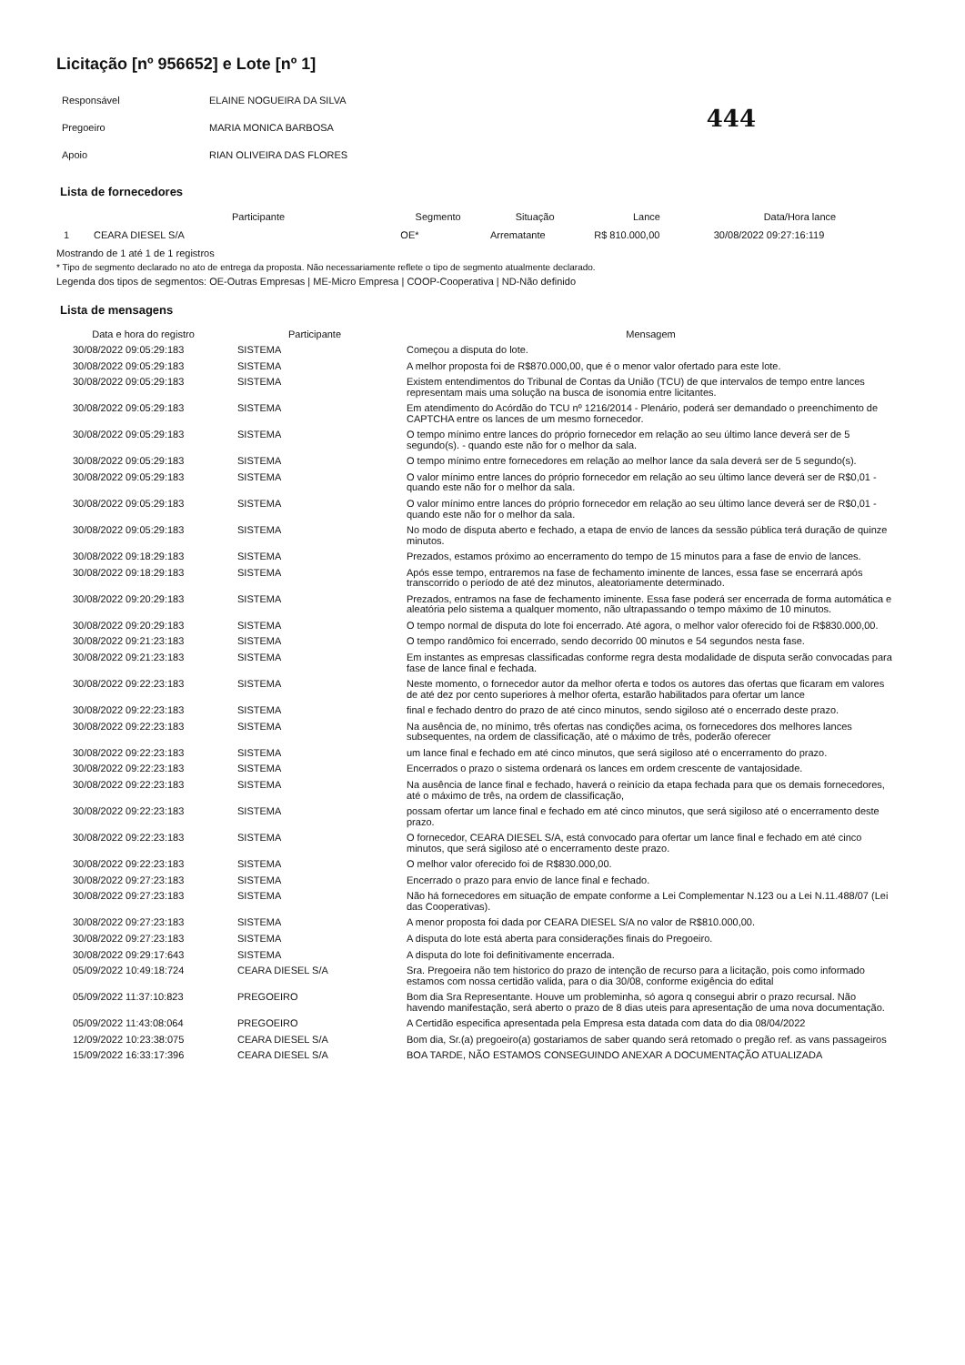Licitação [nº 956652] e Lote [nº 1]
444
| Responsável | ELAINE NOGUEIRA DA SILVA |
| Pregoeiro | MARIA MONICA BARBOSA |
| Apoio | RIAN OLIVEIRA DAS FLORES |
Lista de fornecedores
| | Participante | Segmento | Situação | Lance | Data/Hora lance |
| --- | --- | --- | --- | --- | --- |
| 1 | CEARA DIESEL S/A | OE* | Arrematante | R$ 810.000,00 | 30/08/2022 09:27:16:119 |
Mostrando de 1 até 1 de 1 registros
* Tipo de segmento declarado no ato de entrega da proposta. Não necessariamente reflete o tipo de segmento atualmente declarado.
Legenda dos tipos de segmentos: OE-Outras Empresas | ME-Micro Empresa | COOP-Cooperativa | ND-Não definido
Lista de mensagens
| Data e hora do registro | Participante | Mensagem |
| --- | --- | --- |
| 30/08/2022 09:05:29:183 | SISTEMA | Começou a disputa do lote. |
| 30/08/2022 09:05:29:183 | SISTEMA | A melhor proposta foi de R$870.000,00, que é o menor valor ofertado para este lote. |
| 30/08/2022 09:05:29:183 | SISTEMA | Existem entendimentos do Tribunal de Contas da União (TCU) de que intervalos de tempo entre lances representam mais uma solução na busca de isonomia entre licitantes. |
| 30/08/2022 09:05:29:183 | SISTEMA | Em atendimento do Acórdão do TCU nº 1216/2014 - Plenário, poderá ser demandado o preenchimento de CAPTCHA entre os lances de um mesmo fornecedor. |
| 30/08/2022 09:05:29:183 | SISTEMA | O tempo mínimo entre lances do próprio fornecedor em relação ao seu último lance deverá ser de 5 segundo(s). - quando este não for o melhor da sala. |
| 30/08/2022 09:05:29:183 | SISTEMA | O tempo mínimo entre fornecedores em relação ao melhor lance da sala deverá ser de 5 segundo(s). |
| 30/08/2022 09:05:29:183 | SISTEMA | O valor mínimo entre lances do próprio fornecedor em relação ao seu último lance deverá ser de R$0,01 - quando este não for o melhor da sala. |
| 30/08/2022 09:05:29:183 | SISTEMA | O valor mínimo entre lances do próprio fornecedor em relação ao seu último lance deverá ser de R$0,01 - quando este não for o melhor da sala. |
| 30/08/2022 09:05:29:183 | SISTEMA | No modo de disputa aberto e fechado, a etapa de envio de lances da sessão pública terá duração de quinze minutos. |
| 30/08/2022 09:18:29:183 | SISTEMA | Prezados, estamos próximo ao encerramento do tempo de 15 minutos para a fase de envio de lances. |
| 30/08/2022 09:18:29:183 | SISTEMA | Após esse tempo, entraremos na fase de fechamento iminente de lances, essa fase se encerrará após transcorrido o período de até dez minutos, aleatoriamente determinado. |
| 30/08/2022 09:20:29:183 | SISTEMA | Prezados, entramos na fase de fechamento iminente. Essa fase poderá ser encerrada de forma automática e aleatória pelo sistema a qualquer momento, não ultrapassando o tempo máximo de 10 minutos. |
| 30/08/2022 09:20:29:183 | SISTEMA | O tempo normal de disputa do lote foi encerrado. Até agora, o melhor valor oferecido foi de R$830.000,00. |
| 30/08/2022 09:21:23:183 | SISTEMA | O tempo randômico foi encerrado, sendo decorrido 00 minutos e 54 segundos nesta fase. |
| 30/08/2022 09:21:23:183 | SISTEMA | Em instantes as empresas classificadas conforme regra desta modalidade de disputa serão convocadas para fase de lance final e fechada. |
| 30/08/2022 09:22:23:183 | SISTEMA | Neste momento, o fornecedor autor da melhor oferta e todos os autores das ofertas que ficaram em valores de até dez por cento superiores à melhor oferta, estarão habilitados para ofertar um lance |
| 30/08/2022 09:22:23:183 | SISTEMA | final e fechado dentro do prazo de até cinco minutos, sendo sigiloso até o encerrado deste prazo. |
| 30/08/2022 09:22:23:183 | SISTEMA | Na ausência de, no mínimo, três ofertas nas condições acima, os fornecedores dos melhores lances subsequentes, na ordem de classificação, até o máximo de três, poderão oferecer |
| 30/08/2022 09:22:23:183 | SISTEMA | um lance final e fechado em até cinco minutos, que será sigiloso até o encerramento do prazo. |
| 30/08/2022 09:22:23:183 | SISTEMA | Encerrados o prazo o sistema ordenará os lances em ordem crescente de vantajosidade. |
| 30/08/2022 09:22:23:183 | SISTEMA | Na ausência de lance final e fechado, haverá o reinício da etapa fechada para que os demais fornecedores, até o máximo de três, na ordem de classificação, |
| 30/08/2022 09:22:23:183 | SISTEMA | possam ofertar um lance final e fechado em até cinco minutos, que será sigiloso até o encerramento deste prazo. |
| 30/08/2022 09:22:23:183 | SISTEMA | O fornecedor, CEARA DIESEL S/A, está convocado para ofertar um lance final e fechado em até cinco minutos, que será sigiloso até o encerramento deste prazo. |
| 30/08/2022 09:22:23:183 | SISTEMA | O melhor valor oferecido foi de R$830.000,00. |
| 30/08/2022 09:27:23:183 | SISTEMA | Encerrado o prazo para envio de lance final e fechado. |
| 30/08/2022 09:27:23:183 | SISTEMA | Não há fornecedores em situação de empate conforme a Lei Complementar N.123 ou a Lei N.11.488/07 (Lei das Cooperativas). |
| 30/08/2022 09:27:23:183 | SISTEMA | A menor proposta foi dada por CEARA DIESEL S/A no valor de R$810.000,00. |
| 30/08/2022 09:27:23:183 | SISTEMA | A disputa do lote está aberta para considerações finais do Pregoeiro. |
| 30/08/2022 09:29:17:643 | SISTEMA | A disputa do lote foi definitivamente encerrada. |
| 05/09/2022 10:49:18:724 | CEARA DIESEL S/A | Sra. Pregoeira não tem historico do prazo de intenção de recurso para a licitação, pois como informado estamos com nossa certidão valida, para o dia 30/08, conforme exigência do edital |
| 05/09/2022 11:37:10:823 | PREGOEIRO | Bom dia Sra Representante. Houve um probleminha, só agora q consegui abrir o prazo recursal. Não havendo manifestação, será aberto o prazo de 8 dias uteis para apresentação de uma nova documentação. |
| 05/09/2022 11:43:08:064 | PREGOEIRO | A Certidão especifica apresentada pela Empresa esta datada com data do dia 08/04/2022 |
| 12/09/2022 10:23:38:075 | CEARA DIESEL S/A | Bom dia, Sr.(a) pregoeiro(a) gostariamos de saber quando será retomado o pregão ref. as vans passageiros |
| 15/09/2022 16:33:17:396 | CEARA DIESEL S/A | BOA TARDE, NÃO ESTAMOS CONSEGUINDO ANEXAR A DOCUMENTAÇÃO ATUALIZADA |